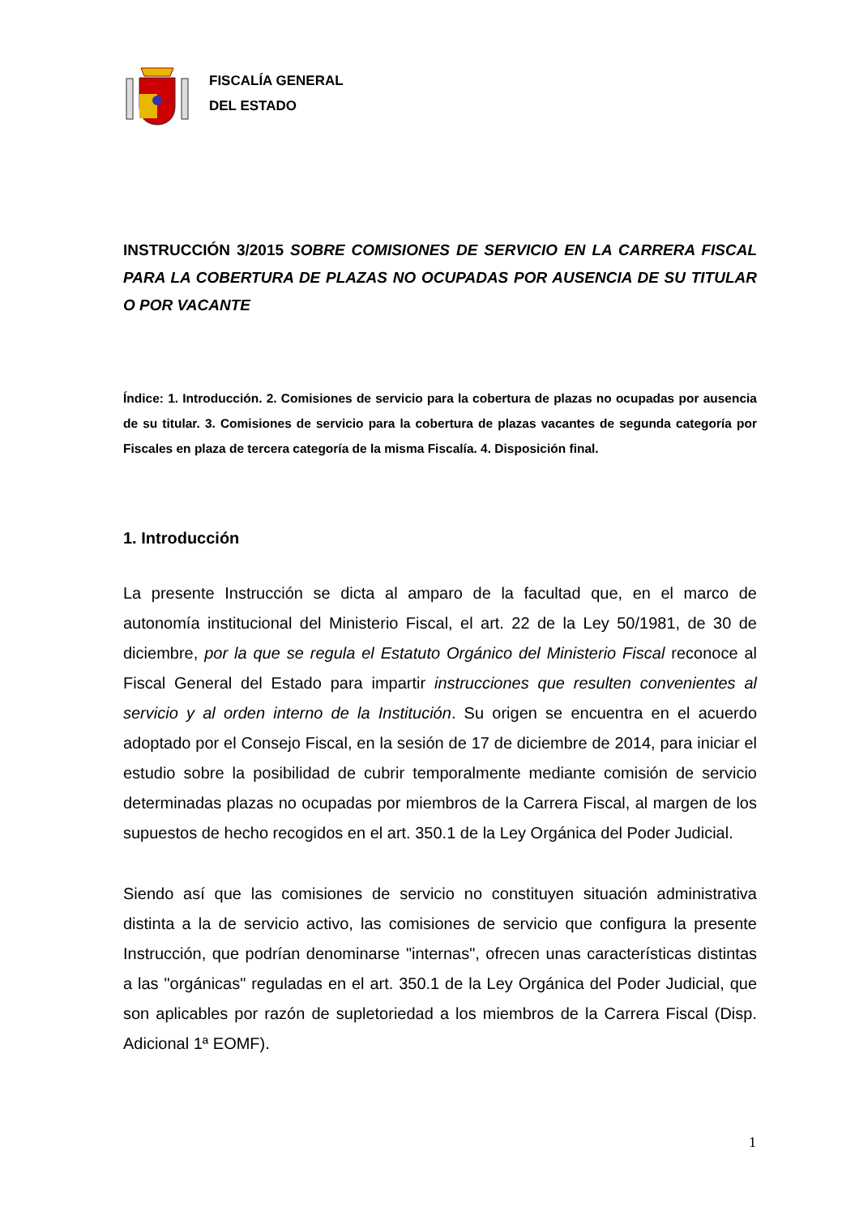FISCALÍA GENERAL
DEL ESTADO
INSTRUCCIÓN 3/2015 SOBRE COMISIONES DE SERVICIO EN LA CARRERA FISCAL PARA LA COBERTURA DE PLAZAS NO OCUPADAS POR AUSENCIA DE SU TITULAR O POR VACANTE
Índice: 1. Introducción. 2. Comisiones de servicio para la cobertura de plazas no ocupadas por ausencia de su titular. 3. Comisiones de servicio para la cobertura de plazas vacantes de segunda categoría por Fiscales en plaza de tercera categoría de la misma Fiscalía. 4. Disposición final.
1. Introducción
La presente Instrucción se dicta al amparo de la facultad que, en el marco de autonomía institucional del Ministerio Fiscal, el art. 22 de la Ley 50/1981, de 30 de diciembre, por la que se regula el Estatuto Orgánico del Ministerio Fiscal reconoce al Fiscal General del Estado para impartir instrucciones que resulten convenientes al servicio y al orden interno de la Institución. Su origen se encuentra en el acuerdo adoptado por el Consejo Fiscal, en la sesión de 17 de diciembre de 2014, para iniciar el estudio sobre la posibilidad de cubrir temporalmente mediante comisión de servicio determinadas plazas no ocupadas por miembros de la Carrera Fiscal, al margen de los supuestos de hecho recogidos en el art. 350.1 de la Ley Orgánica del Poder Judicial.
Siendo así que las comisiones de servicio no constituyen situación administrativa distinta a la de servicio activo, las comisiones de servicio que configura la presente Instrucción, que podrían denominarse "internas", ofrecen unas características distintas a las "orgánicas" reguladas en el art. 350.1 de la Ley Orgánica del Poder Judicial, que son aplicables por razón de supletoriedad a los miembros de la Carrera Fiscal (Disp. Adicional 1ª EOMF).
1